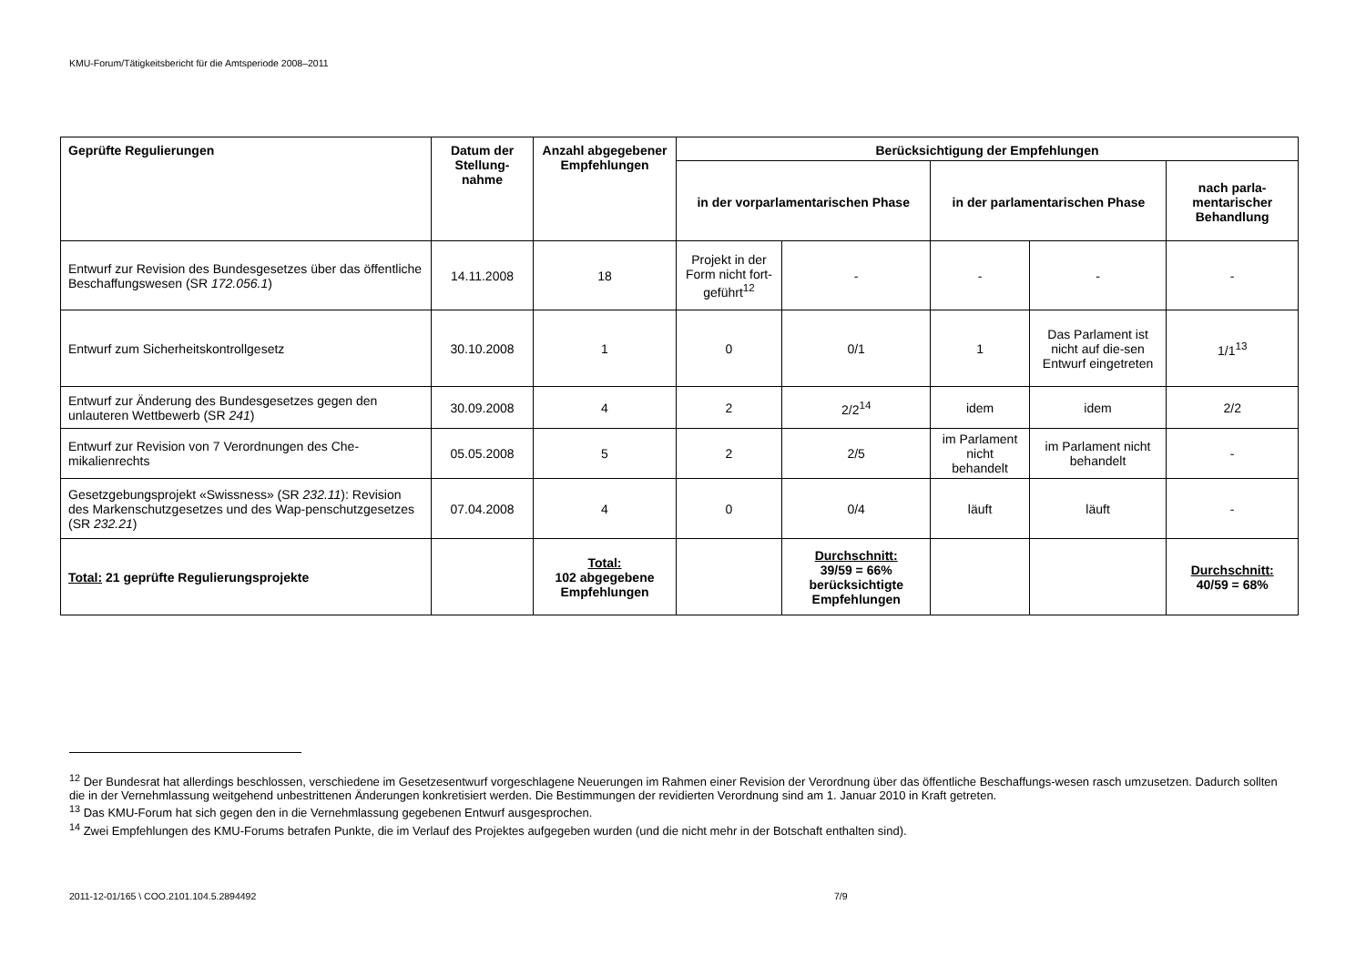KMU-Forum/Tätigkeitsbericht für die Amtsperiode 2008–2011
| Geprüfte Regulierungen | Datum der Stellung-nahme | Anzahl abgegebener Empfehlungen | Berücksichtigung der Empfehlungen | | | | |
| --- | --- | --- | --- | --- | --- | --- | --- |
| | | | in der vorparlamentarischen Phase | | in der parlamentarischen Phase | | nach parla-mentarischer Behandlung |
| Entwurf zur Revision des Bundesgesetzes über das öffentliche Beschaffungswesen (SR 172.056.1 ) | 14.11.2008 | 18 | Projekt in der Form nicht fort-geführt<sup>12</sup> | - | - | - | - |
| Entwurf zum Sicherheitskontrollgesetz | 30.10.2008 | 1 | 0 | 0/1 | 1 | Das Parlament ist nicht auf die-sen Entwurf eingetreten | 1/1<sup>13</sup> |
| Entwurf zur Änderung des Bundesgesetzes gegen den unlauteren Wettbewerb (SR 241 ) | 30.09.2008 | 4 | 2 | 2/2<sup>14</sup> | idem | idem | 2/2 |
| Entwurf zur Revision von 7 Verordnungen des Che-mikalienrechts | 05.05.2008 | 5 | 2 | 2/5 | im Parlament nicht behandelt | im Parlament nicht behandelt | - |
| Gesetzgebungsprojekt «Swissness» (SR 232.11 ): Revision des Markenschutzgesetzes und des Wap-penschutzgesetzes (SR 232.21 ) | 07.04.2008 | 4 | 0 | 0/4 | läuft | läuft | - |
| Total: 21 geprüfte Regulierungsprojekte | | Total: 102 abgegebene Empfehlungen | | Durchschnitt: 39/59 = 66% berücksichtigte Empfehlungen | | | Durchschnitt: 40/59 = 68% |
<sup>12</sup> Der Bundesrat hat allerdings beschlossen, verschiedene im Gesetzesentwurf vorgeschlagene Neuerungen im Rahmen einer Revision der Verordnung über das öffentliche Beschaffungs-wesen rasch umzusetzen. Dadurch sollten die in der Vernehmlassung weitgehend unbestrittenen Änderungen konkretisiert werden. Die Bestimmungen der revidierten Verordnung sind am 1. Januar 2010 in Kraft getreten.
<sup>13</sup> Das KMU-Forum hat sich gegen den in die Vernehmlassung gegebenen Entwurf ausgesprochen.
<sup>14</sup> Zwei Empfehlungen des KMU-Forums betrafen Punkte, die im Verlauf des Projektes aufgegeben wurden (und die nicht mehr in der Botschaft enthalten sind).
2011-12-01/165 \ COO.2101.104.5.2894492 7/9